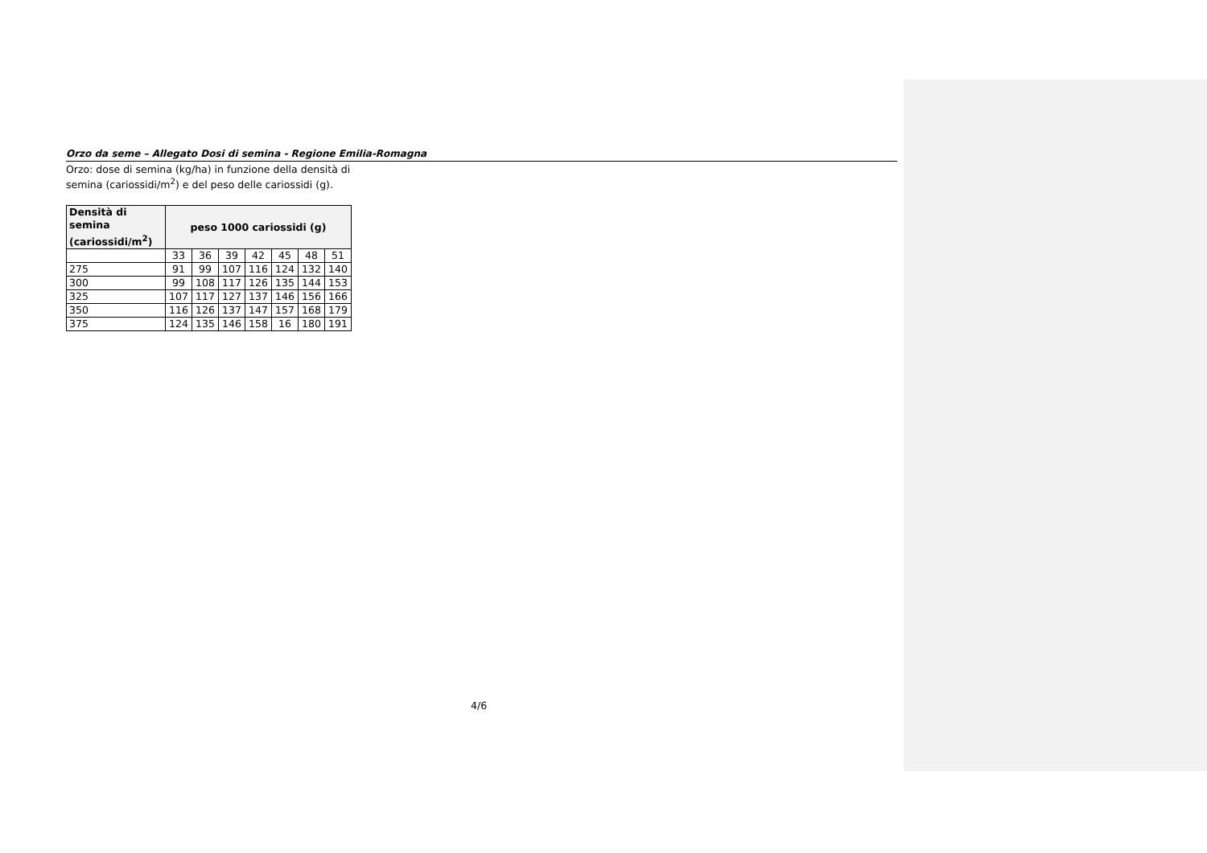Orzo da seme – Allegato Dosi di semina - Regione Emilia-Romagna
Orzo: dose di semina (kg/ha) in funzione della densità di semina (cariossidi/m<sup>2</sup>) e del peso delle cariossidi (g).
| Densità di semina (cariossidi/m<sup>2</sup>) | peso 1000 cariossidi (g) | | | | | | |
| --- | --- | --- | --- | --- | --- | --- | --- |
| | 33 | 36 | 39 | 42 | 45 | 48 | 51 |
| 275 | 91 | 99 | 107 | 116 | 124 | 132 | 140 |
| 300 | 99 | 108 | 117 | 126 | 135 | 144 | 153 |
| 325 | 107 | 117 | 127 | 137 | 146 | 156 | 166 |
| 350 | 116 | 126 | 137 | 147 | 157 | 168 | 179 |
| 375 | 124 | 135 | 146 | 158 | 16 | 180 | 191 |
4/6